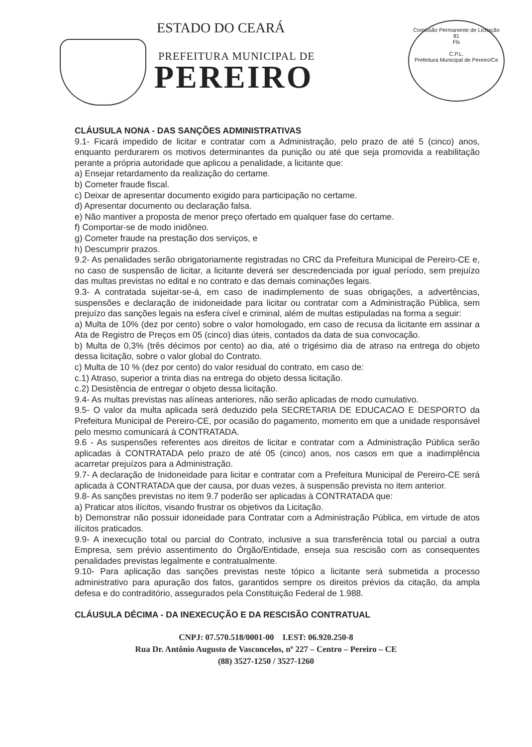ESTADO DO CEARÁ
PREFEITURA MUNICIPAL DE
PEREIRO
Comissão Permanente de Licitação
81
Fls
C.P.L.
Prefeitura Municipal de Pereiro/Ce
CLÁUSULA NONA - DAS SANÇÕES ADMINISTRATIVAS
9.1- Ficará impedido de licitar e contratar com a Administração, pelo prazo de até 5 (cinco) anos, enquanto perdurarem os motivos determinantes da punição ou até que seja promovida a reabilitação perante a própria autoridade que aplicou a penalidade, a licitante que:
a) Ensejar retardamento da realização do certame.
b) Cometer fraude fiscal.
c) Deixar de apresentar documento exigido para participação no certame.
d) Apresentar documento ou declaração falsa.
e) Não mantiver a proposta de menor preço ofertado em qualquer fase do certame.
f) Comportar-se de modo inidôneo.
g) Cometer fraude na prestação dos serviços, e
h) Descumprir prazos.
9.2- As penalidades serão obrigatoriamente registradas no CRC da Prefeitura Municipal de Pereiro-CE e, no caso de suspensão de licitar, a licitante deverá ser descredenciada por igual período, sem prejuízo das multas previstas no edital e no contrato e das demais cominações legais.
9.3- A contratada sujeitar-se-á, em caso de inadimplemento de suas obrigações, a advertências, suspensões e declaração de inidoneidade para licitar ou contratar com a Administração Pública, sem prejuízo das sanções legais na esfera cível e criminal, além de multas estipuladas na forma a seguir:
a) Multa de 10% (dez por cento) sobre o valor homologado, em caso de recusa da licitante em assinar a Ata de Registro de Preços em 05 (cinco) dias úteis, contados da data de sua convocação.
b) Multa de 0,3% (três décimos por cento) ao dia, até o trigésimo dia de atraso na entrega do objeto dessa licitação, sobre o valor global do Contrato.
c) Multa de 10 % (dez por cento) do valor residual do contrato, em caso de:
c.1) Atraso, superior a trinta dias na entrega do objeto dessa licitação.
c.2) Desistência de entregar o objeto dessa licitação.
9.4- As multas previstas nas alíneas anteriores, não serão aplicadas de modo cumulativo.
9.5- O valor da multa aplicada será deduzido pela SECRETARIA DE EDUCACAO E DESPORTO da Prefeitura Municipal de Pereiro-CE, por ocasião do pagamento, momento em que a unidade responsável pelo mesmo comunicará à CONTRATADA.
9.6 - As suspensões referentes aos direitos de licitar e contratar com a Administração Pública serão aplicadas à CONTRATADA pelo prazo de até 05 (cinco) anos, nos casos em que a inadimplência acarretar prejuízos para a Administração.
9.7- A declaração de Inidoneidade para licitar e contratar com a Prefeitura Municipal de Pereiro-CE será aplicada à CONTRATADA que der causa, por duas vezes, à suspensão prevista no item anterior.
9.8- As sanções previstas no item 9.7 poderão ser aplicadas à CONTRATADA que:
a) Praticar atos ilícitos, visando frustrar os objetivos da Licitação.
b) Demonstrar não possuir idoneidade para Contratar com a Administração Pública, em virtude de atos ilícitos praticados.
9.9- A inexecução total ou parcial do Contrato, inclusive a sua transferência total ou parcial a outra Empresa, sem prévio assentimento do Órgão/Entidade, enseja sua rescisão com as consequentes penalidades previstas legalmente e contratualmente.
9.10- Para aplicação das sanções previstas neste tópico a licitante será submetida a processo administrativo para apuração dos fatos, garantidos sempre os direitos prévios da citação, da ampla defesa e do contraditório, assegurados pela Constituição Federal de 1.988.
CLÁUSULA DÉCIMA - DA INEXECUÇÃO E DA RESCISÃO CONTRATUAL
CNPJ: 07.570.518/0001-00 I.EST: 06.920.250-8
Rua Dr. Antônio Augusto de Vasconcelos, nº 227 – Centro – Pereiro – CE
(88) 3527-1250 / 3527-1260